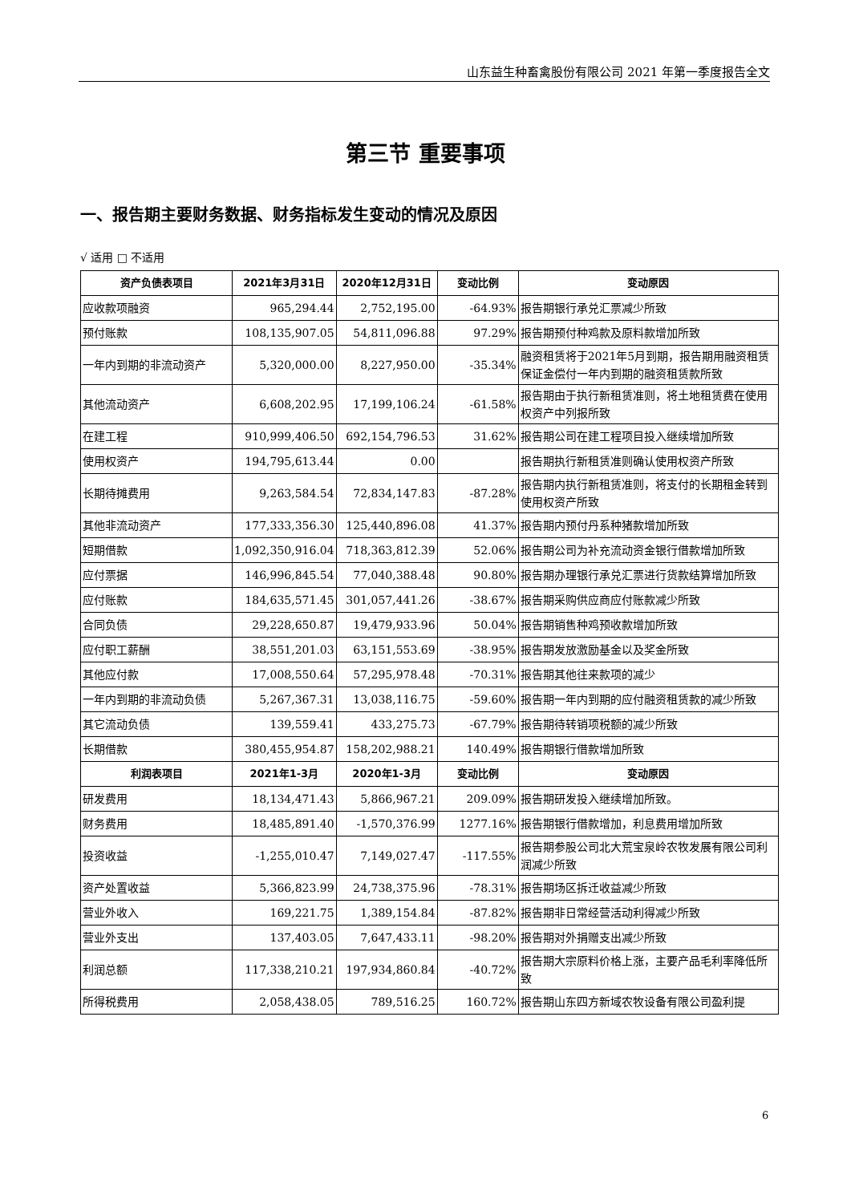山东益生种畜禽股份有限公司 2021 年第一季度报告全文
第三节 重要事项
一、报告期主要财务数据、财务指标发生变动的情况及原因
√ 适用 □ 不适用
| 资产负债表项目 | 2021年3月31日 | 2020年12月31日 | 变动比例 | 变动原因 |
| --- | --- | --- | --- | --- |
| 应收款项融资 | 965,294.44 | 2,752,195.00 | -64.93% | 报告期银行承兑汇票减少所致 |
| 预付账款 | 108,135,907.05 | 54,811,096.88 | 97.29% | 报告期预付种鸡款及原料款增加所致 |
| 一年内到期的非流动资产 | 5,320,000.00 | 8,227,950.00 | -35.34% | 融资租赁将于2021年5月到期，报告期用融资租赁保证金偿付一年内到期的融资租赁款所致 |
| 其他流动资产 | 6,608,202.95 | 17,199,106.24 | -61.58% | 报告期由于执行新租赁准则，将土地租赁费在使用权资产中列报所致 |
| 在建工程 | 910,999,406.50 | 692,154,796.53 | 31.62% | 报告期公司在建工程项目投入继续增加所致 |
| 使用权资产 | 194,795,613.44 | 0.00 | | 报告期执行新租赁准则确认使用权资产所致 |
| 长期待摊费用 | 9,263,584.54 | 72,834,147.83 | -87.28% | 报告期内执行新租赁准则，将支付的长期租金转到使用权资产所致 |
| 其他非流动资产 | 177,333,356.30 | 125,440,896.08 | 41.37% | 报告期内预付丹系种猪款增加所致 |
| 短期借款 | 1,092,350,916.04 | 718,363,812.39 | 52.06% | 报告期公司为补充流动资金银行借款增加所致 |
| 应付票据 | 146,996,845.54 | 77,040,388.48 | 90.80% | 报告期办理银行承兑汇票进行货款结算增加所致 |
| 应付账款 | 184,635,571.45 | 301,057,441.26 | -38.67% | 报告期采购供应商应付账款减少所致 |
| 合同负债 | 29,228,650.87 | 19,479,933.96 | 50.04% | 报告期销售种鸡预收款增加所致 |
| 应付职工薪酬 | 38,551,201.03 | 63,151,553.69 | -38.95% | 报告期发放激励基金以及奖金所致 |
| 其他应付款 | 17,008,550.64 | 57,295,978.48 | -70.31% | 报告期其他往来款项的减少 |
| 一年内到期的非流动负债 | 5,267,367.31 | 13,038,116.75 | -59.60% | 报告期一年内到期的应付融资租赁款的减少所致 |
| 其它流动负债 | 139,559.41 | 433,275.73 | -67.79% | 报告期待转销项税额的减少所致 |
| 长期借款 | 380,455,954.87 | 158,202,988.21 | 140.49% | 报告期银行借款增加所致 |
| 利润表项目 | 2021年1-3月 | 2020年1-3月 | 变动比例 | 变动原因 |
| 研发费用 | 18,134,471.43 | 5,866,967.21 | 209.09% | 报告期研发投入继续增加所致。 |
| 财务费用 | 18,485,891.40 | -1,570,376.99 | 1277.16% | 报告期银行借款增加，利息费用增加所致 |
| 投资收益 | -1,255,010.47 | 7,149,027.47 | -117.55% | 报告期参股公司北大荒宝泉岭农牧发展有限公司利润减少所致 |
| 资产处置收益 | 5,366,823.99 | 24,738,375.96 | -78.31% | 报告期场区拆迁收益减少所致 |
| 营业外收入 | 169,221.75 | 1,389,154.84 | -87.82% | 报告期非日常经营活动利得减少所致 |
| 营业外支出 | 137,403.05 | 7,647,433.11 | -98.20% | 报告期对外捐赠支出减少所致 |
| 利润总额 | 117,338,210.21 | 197,934,860.84 | -40.72% | 报告期大宗原料价格上涨，主要产品毛利率降低所致 |
| 所得税费用 | 2,058,438.05 | 789,516.25 | 160.72% | 报告期山东四方新域农牧设备有限公司盈利提 |
6